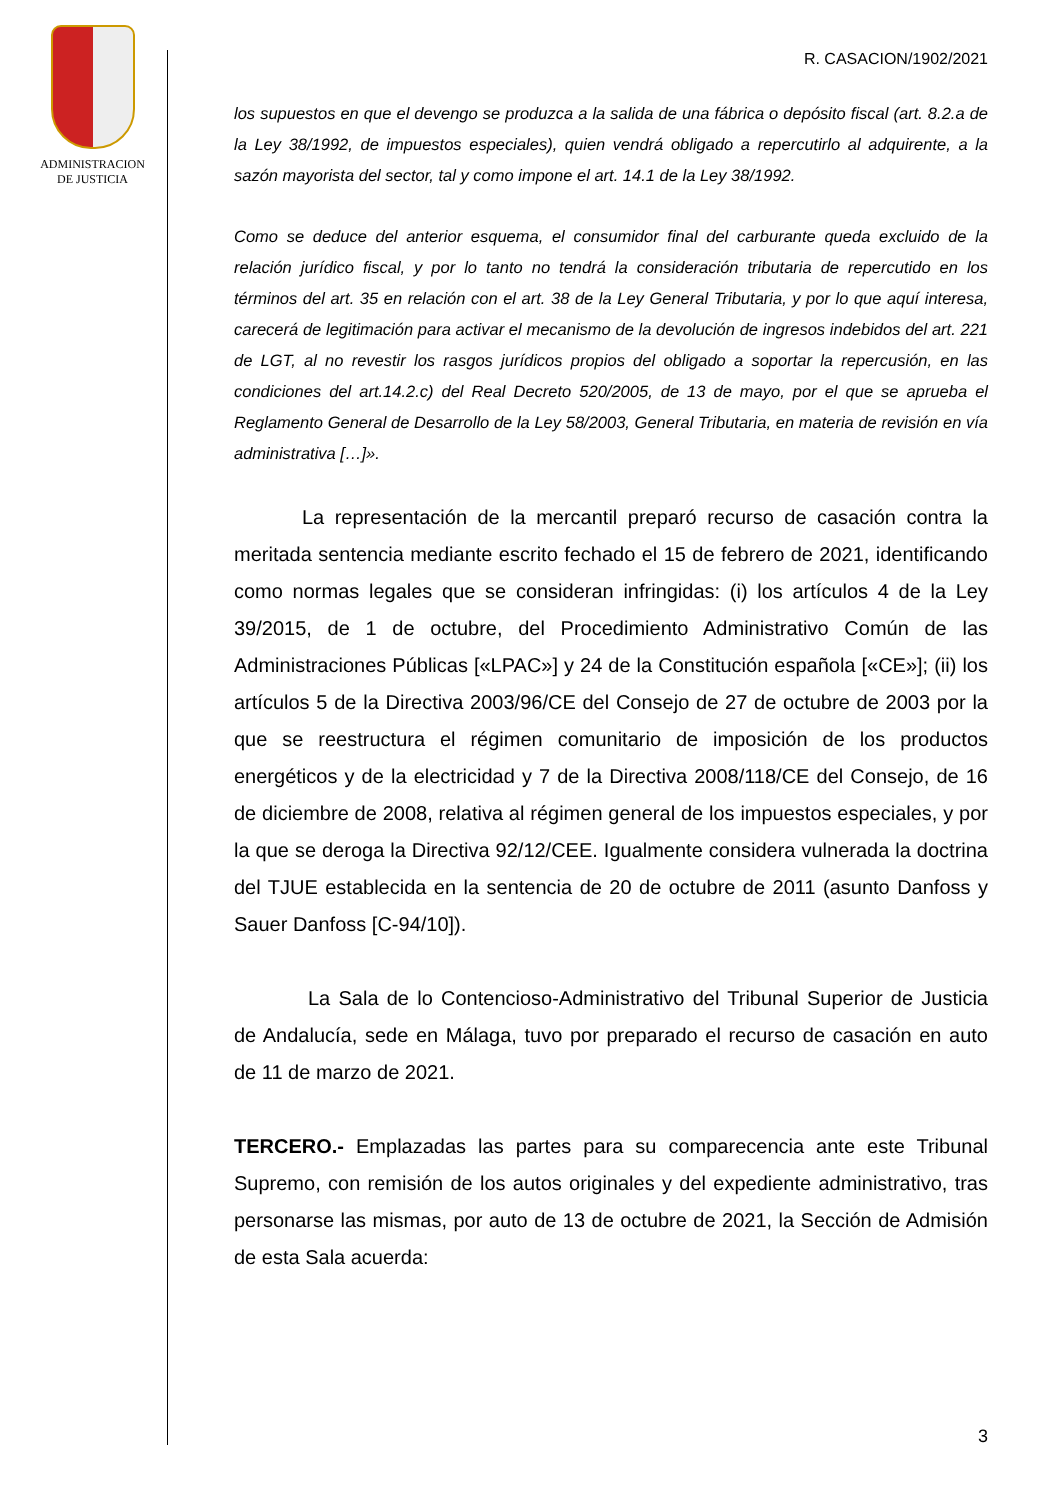ADMINISTRACION
DE JUSTICIA
R. CASACION/1902/2021
los supuestos en que el devengo se produzca a la salida de una fábrica o depósito fiscal (art. 8.2.a de la Ley 38/1992, de impuestos especiales), quien vendrá obligado a repercutirlo al adquirente, a la sazón mayorista del sector, tal y como impone el art. 14.1 de la Ley 38/1992.
Como se deduce del anterior esquema, el consumidor final del carburante queda excluido de la relación jurídico fiscal, y por lo tanto no tendrá la consideración tributaria de repercutido en los términos del art. 35 en relación con el art. 38 de la Ley General Tributaria, y por lo que aquí interesa, carecerá de legitimación para activar el mecanismo de la devolución de ingresos indebidos del art. 221 de LGT, al no revestir los rasgos jurídicos propios del obligado a soportar la repercusión, en las condiciones del art.14.2.c) del Real Decreto 520/2005, de 13 de mayo, por el que se aprueba el Reglamento General de Desarrollo de la Ley 58/2003, General Tributaria, en materia de revisión en vía administrativa […]».
La representación de la mercantil preparó recurso de casación contra la meritada sentencia mediante escrito fechado el 15 de febrero de 2021, identificando como normas legales que se consideran infringidas: (i) los artículos 4 de la Ley 39/2015, de 1 de octubre, del Procedimiento Administrativo Común de las Administraciones Públicas [«LPAC»] y 24 de la Constitución española [«CE»]; (ii) los artículos 5 de la Directiva 2003/96/CE del Consejo de 27 de octubre de 2003 por la que se reestructura el régimen comunitario de imposición de los productos energéticos y de la electricidad y 7 de la Directiva 2008/118/CE del Consejo, de 16 de diciembre de 2008, relativa al régimen general de los impuestos especiales, y por la que se deroga la Directiva 92/12/CEE. Igualmente considera vulnerada la doctrina del TJUE establecida en la sentencia de 20 de octubre de 2011 (asunto Danfoss y Sauer Danfoss [C-94/10]).
La Sala de lo Contencioso-Administrativo del Tribunal Superior de Justicia de Andalucía, sede en Málaga, tuvo por preparado el recurso de casación en auto de 11 de marzo de 2021.
TERCERO.- Emplazadas las partes para su comparecencia ante este Tribunal Supremo, con remisión de los autos originales y del expediente administrativo, tras personarse las mismas, por auto de 13 de octubre de 2021, la Sección de Admisión de esta Sala acuerda:
3